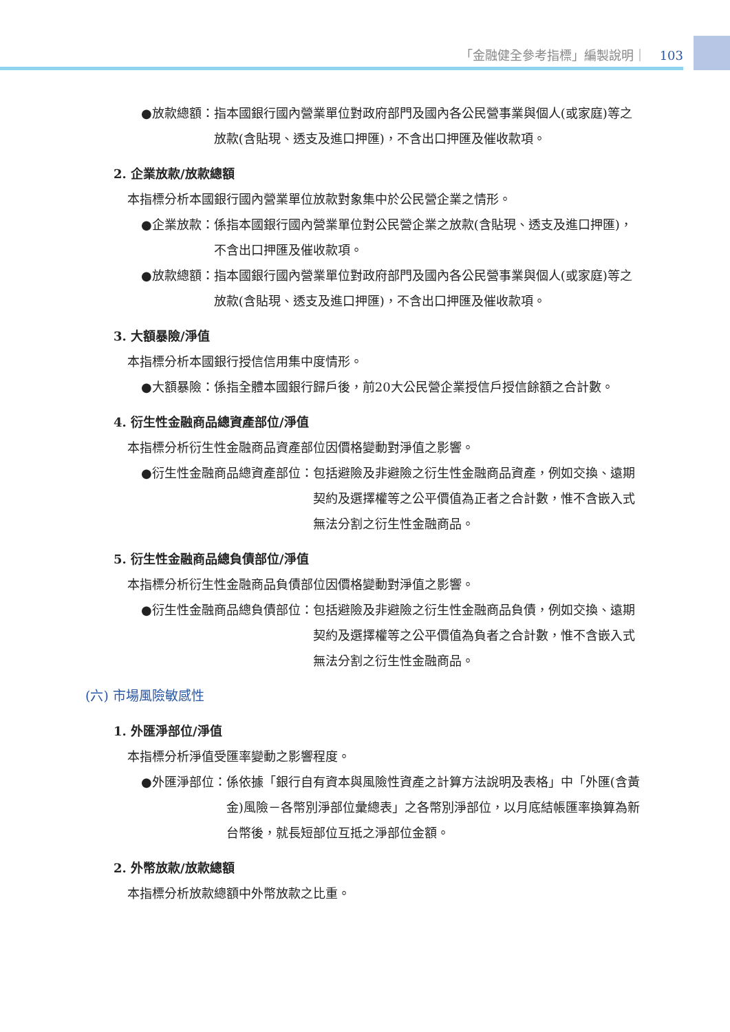「金融健全參考指標」編製說明｜ 103
●放款總額： 指本國銀行國內營業單位對政府部門及國內各公民營事業與個人(或家庭)等之放款(含貼現、透支及進口押匯)，不含出口押匯及催收款項。
2. 企業放款/放款總額
本指標分析本國銀行國內營業單位放款對象集中於公民營企業之情形。
●企業放款： 係指本國銀行國內營業單位對公民營企業之放款(含貼現、透支及進口押匯)，不含出口押匯及催收款項。
●放款總額： 指本國銀行國內營業單位對政府部門及國內各公民營事業與個人(或家庭)等之放款(含貼現、透支及進口押匯)，不含出口押匯及催收款項。
3. 大額暴險/淨值
本指標分析本國銀行授信信用集中度情形。
●大額暴險： 係指全體本國銀行歸戶後，前20大公民營企業授信戶授信餘額之合計數。
4. 衍生性金融商品總資產部位/淨值
本指標分析衍生性金融商品資產部位因價格變動對淨值之影響。
●衍生性金融商品總資產部位： 包括避險及非避險之衍生性金融商品資產，例如交換、遠期契約及選擇權等之公平價值為正者之合計數，惟不含嵌入式無法分割之衍生性金融商品。
5. 衍生性金融商品總負債部位/淨值
本指標分析衍生性金融商品負債部位因價格變動對淨值之影響。
●衍生性金融商品總負債部位： 包括避險及非避險之衍生性金融商品負債，例如交換、遠期契約及選擇權等之公平價值為負者之合計數，惟不含嵌入式無法分割之衍生性金融商品。
(六) 市場風險敏感性
1. 外匯淨部位/淨值
本指標分析淨值受匯率變動之影響程度。
●外匯淨部位： 係依據「銀行自有資本與風險性資產之計算方法說明及表格」中「外匯(含黃金)風險－各幣別淨部位彙總表」之各幣別淨部位，以月底結帳匯率換算為新台幣後，就長短部位互抵之淨部位金額。
2. 外幣放款/放款總額
本指標分析放款總額中外幣放款之比重。